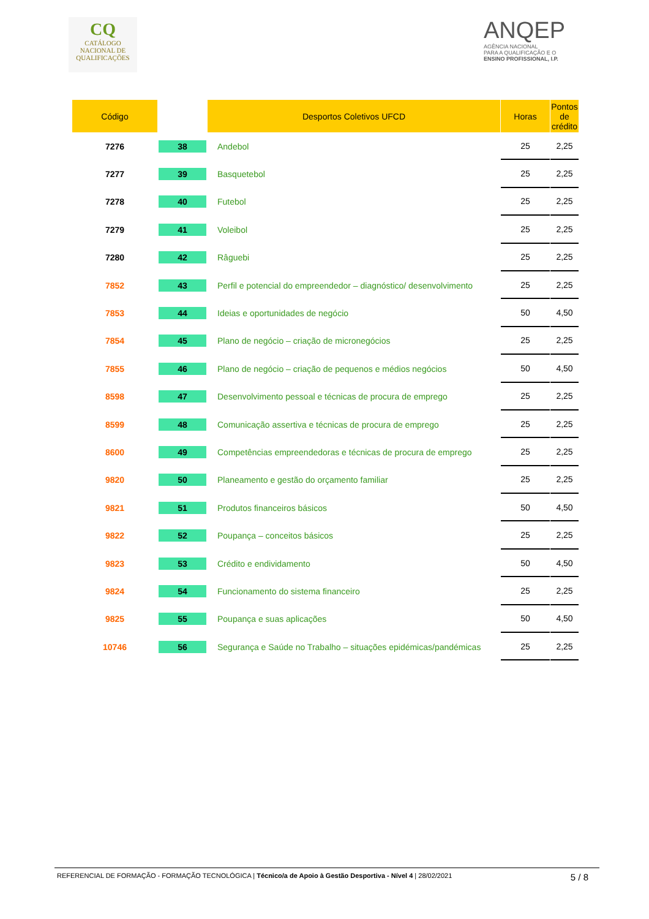CQ
CATÁLOGO
NACIONAL DE
QUALIFICAÇÕES
ANQEP
AGÊNCIA NACIONAL
PARA A QUALIFICAÇÃO E O
ENSINO PROFISSIONAL, I.P.
| Código | | Desportos Coletivos UFCD | Horas | Pontos de crédito |
| --- | --- | --- | --- | --- |
| 7276 | 38 | Andebol | 25 | 2,25 |
| 7277 | 39 | Basquetebol | 25 | 2,25 |
| 7278 | 40 | Futebol | 25 | 2,25 |
| 7279 | 41 | Voleibol | 25 | 2,25 |
| 7280 | 42 | Râguebi | 25 | 2,25 |
| 7852 | 43 | Perfil e potencial do empreendedor – diagnóstico/ desenvolvimento | 25 | 2,25 |
| 7853 | 44 | Ideias e oportunidades de negócio | 50 | 4,50 |
| 7854 | 45 | Plano de negócio – criação de micronegócios | 25 | 2,25 |
| 7855 | 46 | Plano de negócio – criação de pequenos e médios negócios | 50 | 4,50 |
| 8598 | 47 | Desenvolvimento pessoal e técnicas de procura de emprego | 25 | 2,25 |
| 8599 | 48 | Comunicação assertiva e técnicas de procura de emprego | 25 | 2,25 |
| 8600 | 49 | Competências empreendedoras e técnicas de procura de emprego | 25 | 2,25 |
| 9820 | 50 | Planeamento e gestão do orçamento familiar | 25 | 2,25 |
| 9821 | 51 | Produtos financeiros básicos | 50 | 4,50 |
| 9822 | 52 | Poupança – conceitos básicos | 25 | 2,25 |
| 9823 | 53 | Crédito e endividamento | 50 | 4,50 |
| 9824 | 54 | Funcionamento do sistema financeiro | 25 | 2,25 |
| 9825 | 55 | Poupança e suas aplicações | 50 | 4,50 |
| 10746 | 56 | Segurança e Saúde no Trabalho – situações epidémicas/pandémicas | 25 | 2,25 |
REFERENCIAL DE FORMAÇÃO - FORMAÇÃO TECNOLÓGICA | Técnico/a de Apoio à Gestão Desportiva - Nível 4 | 28/02/2021 5 / 8